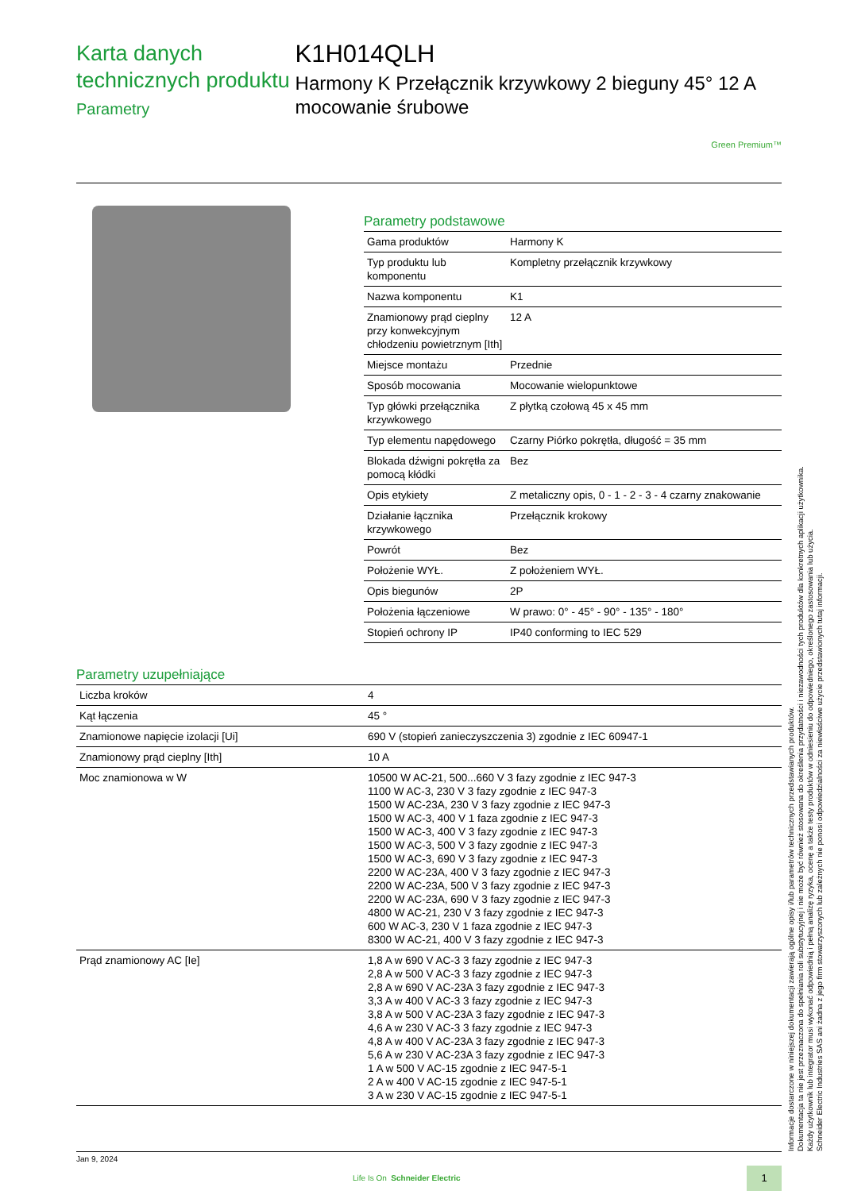Karta danych technicznych produktu
Parametry
K1H014QLH
Harmony K Przełącznik krzywkowy 2 bieguny 45° 12 A mocowanie śrubowe
Green Premium™
Parametry podstawowe
| Gama produktów | Harmony K |
| Typ produktu lub komponentu | Kompletny przełącznik krzywkowy |
| Nazwa komponentu | K1 |
| Znamionowy prąd cieplny przy konwekcyjnym chłodzeniu powietrznym [Ith] | 12 A |
| Miejsce montażu | Przednie |
| Sposób mocowania | Mocowanie wielopunktowe |
| Typ główki przełącznika krzywkowego | Z płytką czołową 45 x 45 mm |
| Typ elementu napędowego | Czarny Piórko pokrętła, długość = 35 mm |
| Blokada dźwigni pokrętła za pomocą kłódki | Bez |
| Opis etykiety | Z metaliczny opis, 0 - 1 - 2 - 3 - 4 czarny znakowanie |
| Działanie łącznika krzywkowego | Przełącznik krokowy |
| Powrót | Bez |
| Położenie WYŁ. | Z położeniem WYŁ. |
| Opis biegunów | 2P |
| Położenia łączeniowe | W prawo: 0° - 45° - 90° - 135° - 180° |
| Stopień ochrony IP | IP40 conforming to IEC 529 |
Parametry uzupełniające
| Liczba kroków | 4 |
| Kąt łączenia | 45 ° |
| Znamionowe napięcie izolacji [Ui] | 690 V (stopień zanieczyszczenia 3) zgodnie z IEC 60947-1 |
| Znamionowy prąd cieplny [Ith] | 10 A |
| Moc znamionowa w W | 10500 W AC-21, 500...660 V 3 fazy zgodnie z IEC 947-3 1100 W AC-3, 230 V 3 fazy zgodnie z IEC 947-3 1500 W AC-23A, 230 V 3 fazy zgodnie z IEC 947-3 1500 W AC-3, 400 V 1 faza zgodnie z IEC 947-3 1500 W AC-3, 400 V 3 fazy zgodnie z IEC 947-3 1500 W AC-3, 500 V 3 fazy zgodnie z IEC 947-3 1500 W AC-3, 690 V 3 fazy zgodnie z IEC 947-3 2200 W AC-23A, 400 V 3 fazy zgodnie z IEC 947-3 2200 W AC-23A, 500 V 3 fazy zgodnie z IEC 947-3 2200 W AC-23A, 690 V 3 fazy zgodnie z IEC 947-3 4800 W AC-21, 230 V 3 fazy zgodnie z IEC 947-3 600 W AC-3, 230 V 1 faza zgodnie z IEC 947-3 8300 W AC-21, 400 V 3 fazy zgodnie z IEC 947-3 |
| Prąd znamionowy AC [Ie] | 1,8 A w 690 V AC-3 3 fazy zgodnie z IEC 947-3 2,8 A w 500 V AC-3 3 fazy zgodnie z IEC 947-3 2,8 A w 690 V AC-23A 3 fazy zgodnie z IEC 947-3 3,3 A w 400 V AC-3 3 fazy zgodnie z IEC 947-3 3,8 A w 500 V AC-23A 3 fazy zgodnie z IEC 947-3 4,6 A w 230 V AC-3 3 fazy zgodnie z IEC 947-3 4,8 A w 400 V AC-23A 3 fazy zgodnie z IEC 947-3 5,6 A w 230 V AC-23A 3 fazy zgodnie z IEC 947-3 1 A w 500 V AC-15 zgodnie z IEC 947-5-1 2 A w 400 V AC-15 zgodnie z IEC 947-5-1 3 A w 230 V AC-15 zgodnie z IEC 947-5-1 |
Informacje dostarczone w niniejszej dokumentacji zawierają ogólne opisy i/lub parametrów technicznych przedstawianych produktów.
Dokumentacja ta nie jest przeznaczona do spełniania roli substytucyjnej i nie może być również stosowana do określenia przydatności i niezawodności tych produktów dla konkretnych aplikacji użytkownika.
Każdy użytkownik lub integrator musi wykonać odpowiednią i pełną analizę ryzyka, ocenę a także testy produktów w odniesieniu do odpowiedniego, określonego zastosowania lub użycia.
Schneider Electric Industries SAS ani żadna z jego firm stowarzyszonych lub zależnych nie ponosi odpowiedzialności za niewłaściwe użycie przedstawionych tutaj informacji.
Jan 9, 2024
Life Is On Schneider Electric
1